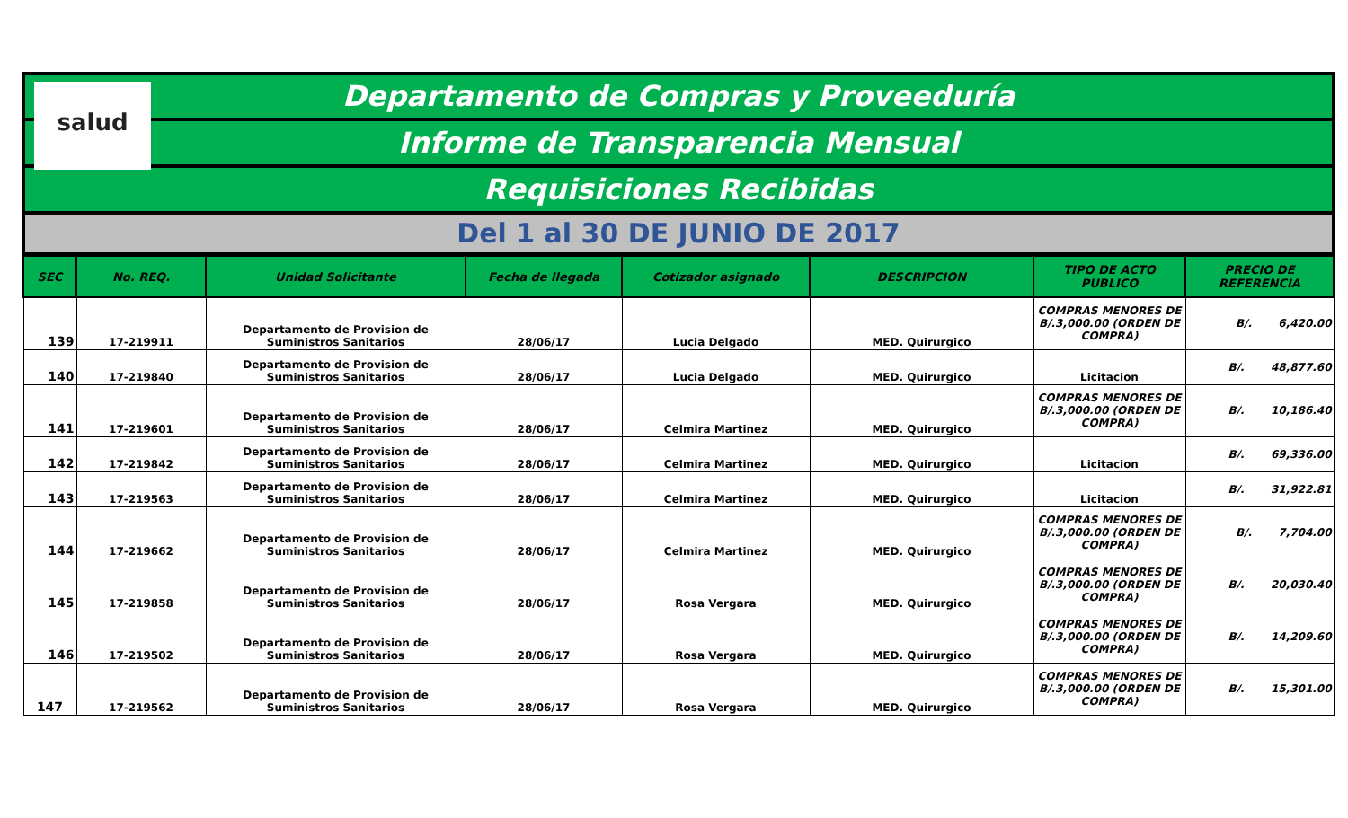salud
Departamento de Compras y Proveeduría
Informe de Transparencia Mensual
Requisiciones Recibidas
Del 1 al 30 DE JUNIO DE 2017
| SEC | No. REQ. | Unidad Solicitante | Fecha de llegada | Cotizador asignado | DESCRIPCION | TIPO DE ACTO PUBLICO | PRECIO DE REFERENCIA |
| --- | --- | --- | --- | --- | --- | --- | --- |
| 139 | 17-219911 | Departamento de Provision de Suministros Sanitarios | 28/06/17 | Lucia Delgado | MED. Quirurgico | COMPRAS MENORES DE B/.3,000.00 (ORDEN DE COMPRA) | B/. 6,420.00 |
| 140 | 17-219840 | Departamento de Provision de Suministros Sanitarios | 28/06/17 | Lucia Delgado | MED. Quirurgico | Licitacion | B/. 48,877.60 |
| 141 | 17-219601 | Departamento de Provision de Suministros Sanitarios | 28/06/17 | Celmira Martinez | MED. Quirurgico | COMPRAS MENORES DE B/.3,000.00 (ORDEN DE COMPRA) | B/. 10,186.40 |
| 142 | 17-219842 | Departamento de Provision de Suministros Sanitarios | 28/06/17 | Celmira Martinez | MED. Quirurgico | Licitacion | B/. 69,336.00 |
| 143 | 17-219563 | Departamento de Provision de Suministros Sanitarios | 28/06/17 | Celmira Martinez | MED. Quirurgico | Licitacion | B/. 31,922.81 |
| 144 | 17-219662 | Departamento de Provision de Suministros Sanitarios | 28/06/17 | Celmira Martinez | MED. Quirurgico | COMPRAS MENORES DE B/.3,000.00 (ORDEN DE COMPRA) | B/. 7,704.00 |
| 145 | 17-219858 | Departamento de Provision de Suministros Sanitarios | 28/06/17 | Rosa Vergara | MED. Quirurgico | COMPRAS MENORES DE B/.3,000.00 (ORDEN DE COMPRA) | B/. 20,030.40 |
| 146 | 17-219502 | Departamento de Provision de Suministros Sanitarios | 28/06/17 | Rosa Vergara | MED. Quirurgico | COMPRAS MENORES DE B/.3,000.00 (ORDEN DE COMPRA) | B/. 14,209.60 |
| 147 | 17-219562 | Departamento de Provision de Suministros Sanitarios | 28/06/17 | Rosa Vergara | MED. Quirurgico | COMPRAS MENORES DE B/.3,000.00 (ORDEN DE COMPRA) | B/. 15,301.00 |